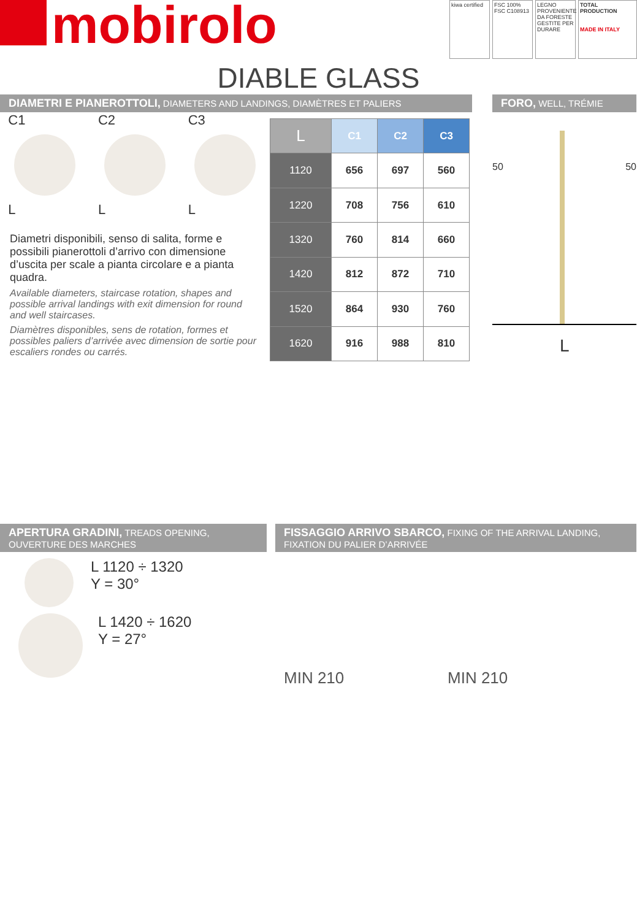mobirolo
kiwa certified
FSC 100% FSC C108913
LEGNO PROVENIENTE DA FORESTE GESTITE PER DURARE
TOTAL PRODUCTION
MADE IN ITALY
DIABLE GLASS
DIAMETRI E PIANEROTTOLI, DIAMETERS AND LANDINGS, DIAMÈTRES ET PALIERS
C1
L
C2
L
C3
L
Diametri disponibili, senso di salita, forme e possibili pianerottoli d’arrivo con dimensione d’uscita per scale a pianta circolare e a pianta quadra.
Available diameters, staircase rotation, shapes and possible arrival landings with exit dimension for round and well staircases.
Diamètres disponibles, sens de rotation, formes et possibles paliers d’arrivée avec dimension de sortie pour escaliers rondes ou carrés.
| L | C1 | C2 | C3 |
| --- | --- | --- | --- |
| 1120 | 656 | 697 | 560 |
| 1220 | 708 | 756 | 610 |
| 1320 | 760 | 814 | 660 |
| 1420 | 812 | 872 | 710 |
| 1520 | 864 | 930 | 760 |
| 1620 | 916 | 988 | 810 |
FORO, WELL, TRÉMIE
50 50
L
APERTURA GRADINI, TREADS OPENING,
OUVERTURE DES MARCHES
L 1120 ÷ 1320
Y = 30°
L 1420 ÷ 1620
Y = 27°
FISSAGGIO ARRIVO SBARCO, FIXING OF THE ARRIVAL LANDING,
FIXATION DU PALIER D’ARRIVÉE
MIN 210 MIN 210